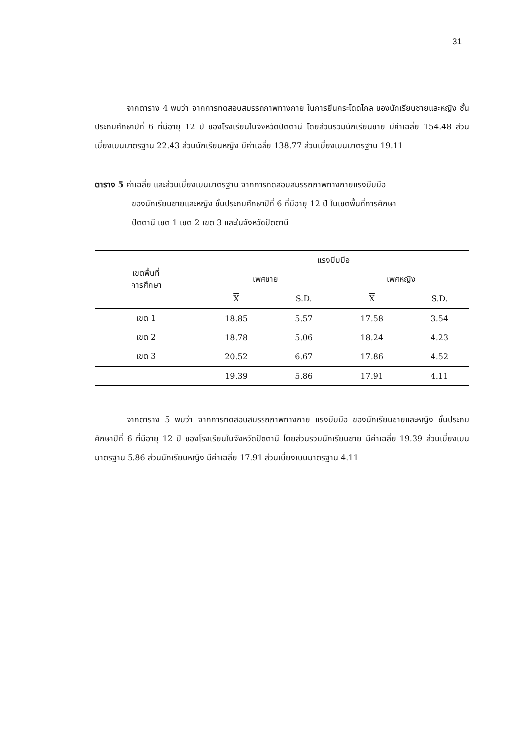31
จากตาราง 4 พบว่า จากการทดสอบสมรรถภาพทางกาย ในการยืนกระโดดไกล ของนักเรียนชายและหญิง ชั้นประถมศึกษาปีที่ 6 ที่มีอายุ 12 ปี ของโรงเรียนในจังหวัดปัตตานี โดยส่วนรวมนักเรียนชาย มีค่าเฉลี่ย 154.48 ส่วนเบี่ยงเบนมาตรฐาน 22.43 ส่วนนักเรียนหญิง มีค่าเฉลี่ย 138.77 ส่วนเบี่ยงเบนมาตรฐาน 19.11
ตาราง 5 ค่าเฉลี่ย และส่วนเบี่ยงเบนมาตรฐาน จากการทดสอบสมรรถภาพทางกายแรงบีบมือ
ของนักเรียนชายและหญิง ชั้นประถมศึกษาปีที่ 6 ที่มีอายุ 12 ปี ในเขตพื้นที่การศึกษา
ปัตตานี เขต 1 เขต 2 เขต 3 และในจังหวัดปัตตานี
| เขตพื้นที่ การศึกษา | แรงบีบมือ | | | |
| --- | --- | --- | --- | --- |
| | เพศชาย | | เพศหญิง | |
| | X | S.D. | X | S.D. |
| เขต 1 | 18.85 | 5.57 | 17.58 | 3.54 |
| เขต 2 | 18.78 | 5.06 | 18.24 | 4.23 |
| เขต 3 | 20.52 | 6.67 | 17.86 | 4.52 |
| | 19.39 | 5.86 | 17.91 | 4.11 |
จากตาราง 5 พบว่า จากการทดสอบสมรรถภาพทางกาย แรงบีบมือ ของนักเรียนชายและหญิง ชั้นประถมศึกษาปีที่ 6 ที่มีอายุ 12 ปี ของโรงเรียนในจังหวัดปัตตานี โดยส่วนรวมนักเรียนชาย มีค่าเฉลี่ย 19.39 ส่วนเบี่ยงเบนมาตรฐาน 5.86 ส่วนนักเรียนหญิง มีค่าเฉลี่ย 17.91 ส่วนเบี่ยงเบนมาตรฐาน 4.11